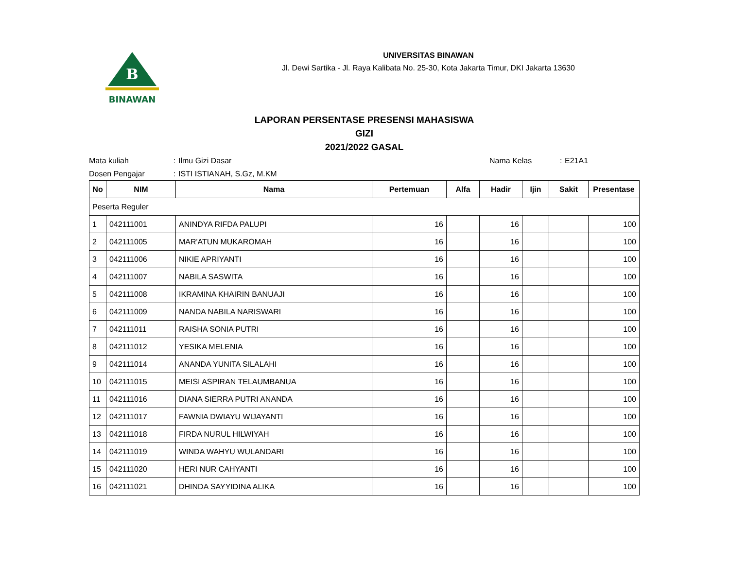B
BINAWAN
UNIVERSITAS BINAWAN
Jl. Dewi Sartika - Jl. Raya Kalibata No. 25-30, Kota Jakarta Timur, DKI Jakarta 13630
LAPORAN PERSENTASE PRESENSI MAHASISWA
GIZI
2021/2022 GASAL
Mata kuliah: Ilmu Gizi Dasar Nama Kelas: E21A1 Dosen Pengajar: ISTI ISTIANAH, S.Gz, M.KM
| No | NIM | Nama | Pertemuan | Alfa | Hadir | Ijin | Sakit | Presentase |
| --- | --- | --- | --- | --- | --- | --- | --- | --- |
| Peserta Reguler | | | | | | | | |
| 1 | 042111001 | ANINDYA RIFDA PALUPI | 16 | | 16 | | | 100 |
| 2 | 042111005 | MAR'ATUN MUKAROMAH | 16 | | 16 | | | 100 |
| 3 | 042111006 | NIKIE APRIYANTI | 16 | | 16 | | | 100 |
| 4 | 042111007 | NABILA SASWITA | 16 | | 16 | | | 100 |
| 5 | 042111008 | IKRAMINA KHAIRIN BANUAJI | 16 | | 16 | | | 100 |
| 6 | 042111009 | NANDA NABILA NARISWARI | 16 | | 16 | | | 100 |
| 7 | 042111011 | RAISHA SONIA PUTRI | 16 | | 16 | | | 100 |
| 8 | 042111012 | YESIKA MELENIA | 16 | | 16 | | | 100 |
| 9 | 042111014 | ANANDA YUNITA SILALAHI | 16 | | 16 | | | 100 |
| 10 | 042111015 | MEISI ASPIRAN TELAUMBANUA | 16 | | 16 | | | 100 |
| 11 | 042111016 | DIANA SIERRA PUTRI ANANDA | 16 | | 16 | | | 100 |
| 12 | 042111017 | FAWNIA DWIAYU WIJAYANTI | 16 | | 16 | | | 100 |
| 13 | 042111018 | FIRDA NURUL HILWIYAH | 16 | | 16 | | | 100 |
| 14 | 042111019 | WINDA WAHYU WULANDARI | 16 | | 16 | | | 100 |
| 15 | 042111020 | HERI NUR CAHYANTI | 16 | | 16 | | | 100 |
| 16 | 042111021 | DHINDA SAYYIDINA ALIKA | 16 | | 16 | | | 100 |